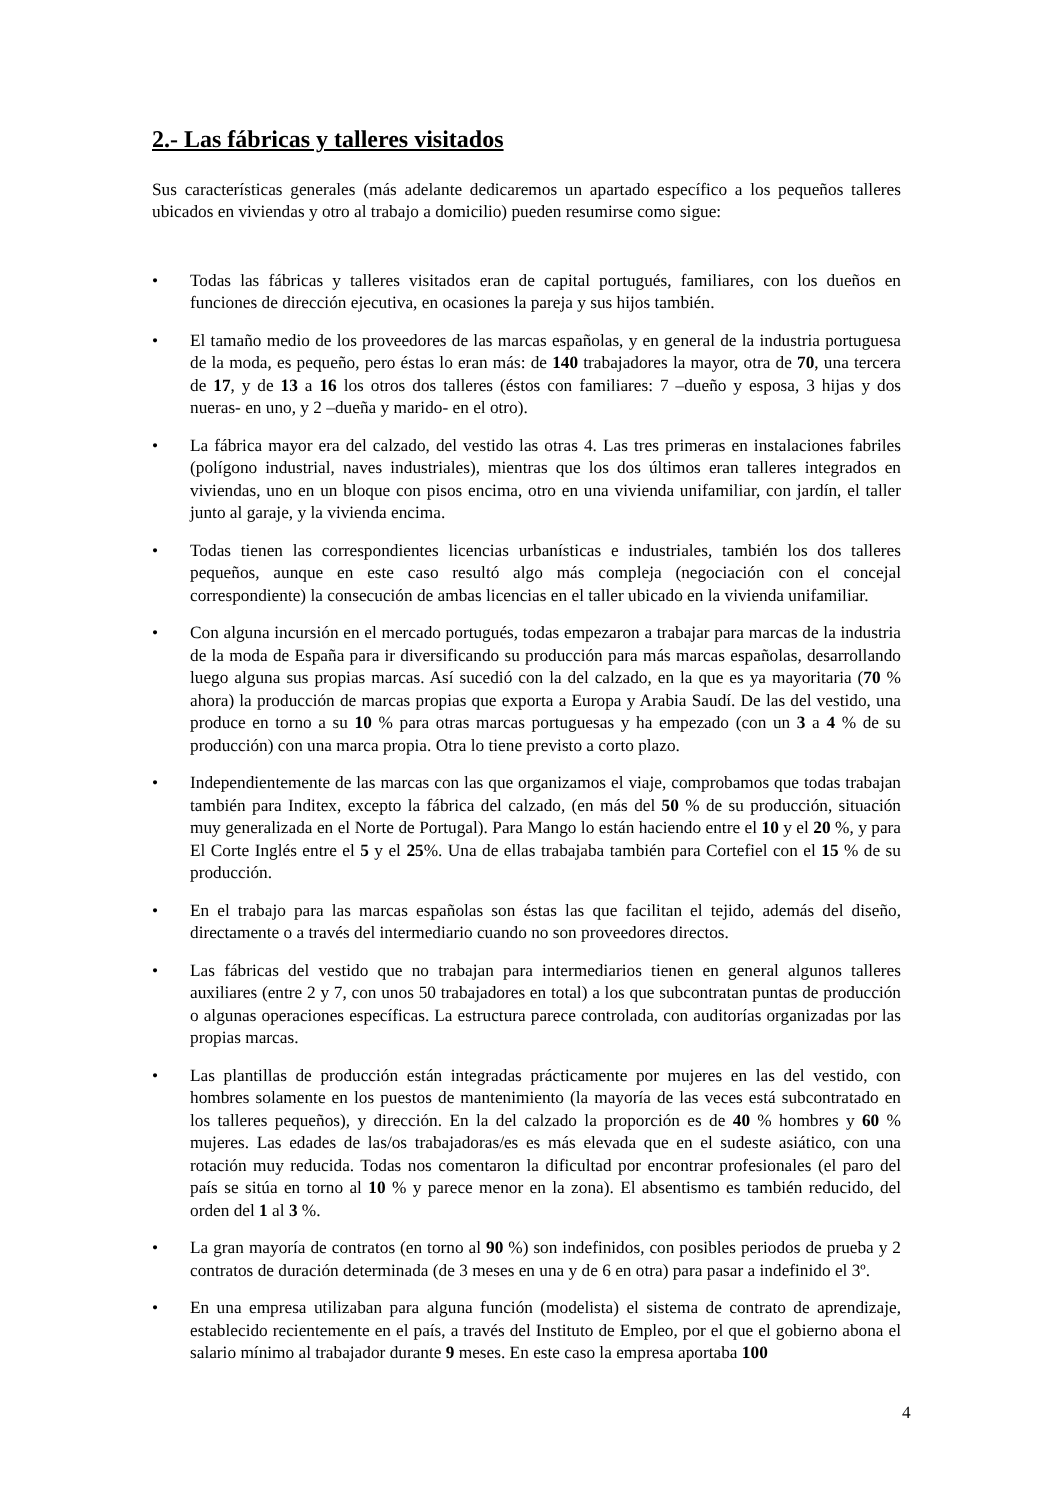2.- Las fábricas y talleres visitados
Sus características generales (más adelante dedicaremos un apartado específico a los pequeños talleres ubicados en viviendas y otro al trabajo a domicilio) pueden resumirse como sigue:
• Todas las fábricas y talleres visitados eran de capital portugués, familiares, con los dueños en funciones de dirección ejecutiva, en ocasiones la pareja y sus hijos también.
• El tamaño medio de los proveedores de las marcas españolas, y en general de la industria portuguesa de la moda, es pequeño, pero éstas lo eran más: de 140 trabajadores la mayor, otra de 70, una tercera de 17, y de 13 a 16 los otros dos talleres (éstos con familiares: 7 –dueño y esposa, 3 hijas y dos nueras- en uno, y 2 –dueña y marido- en el otro).
• La fábrica mayor era del calzado, del vestido las otras 4. Las tres primeras en instalaciones fabriles (polígono industrial, naves industriales), mientras que los dos últimos eran talleres integrados en viviendas, uno en un bloque con pisos encima, otro en una vivienda unifamiliar, con jardín, el taller junto al garaje, y la vivienda encima.
• Todas tienen las correspondientes licencias urbanísticas e industriales, también los dos talleres pequeños, aunque en este caso resultó algo más compleja (negociación con el concejal correspondiente) la consecución de ambas licencias en el taller ubicado en la vivienda unifamiliar.
• Con alguna incursión en el mercado portugués, todas empezaron a trabajar para marcas de la industria de la moda de España para ir diversificando su producción para más marcas españolas, desarrollando luego alguna sus propias marcas. Así sucedió con la del calzado, en la que es ya mayoritaria (70 % ahora) la producción de marcas propias que exporta a Europa y Arabia Saudí. De las del vestido, una produce en torno a su 10 % para otras marcas portuguesas y ha empezado (con un 3 a 4 % de su producción) con una marca propia. Otra lo tiene previsto a corto plazo.
• Independientemente de las marcas con las que organizamos el viaje, comprobamos que todas trabajan también para Inditex, excepto la fábrica del calzado, (en más del 50 % de su producción, situación muy generalizada en el Norte de Portugal). Para Mango lo están haciendo entre el 10 y el 20 %, y para El Corte Inglés entre el 5 y el 25%. Una de ellas trabajaba también para Cortefiel con el 15 % de su producción.
• En el trabajo para las marcas españolas son éstas las que facilitan el tejido, además del diseño, directamente o a través del intermediario cuando no son proveedores directos.
• Las fábricas del vestido que no trabajan para intermediarios tienen en general algunos talleres auxiliares (entre 2 y 7, con unos 50 trabajadores en total) a los que subcontratan puntas de producción o algunas operaciones específicas. La estructura parece controlada, con auditorías organizadas por las propias marcas.
• Las plantillas de producción están integradas prácticamente por mujeres en las del vestido, con hombres solamente en los puestos de mantenimiento (la mayoría de las veces está subcontratado en los talleres pequeños), y dirección. En la del calzado la proporción es de 40 % hombres y 60 % mujeres. Las edades de las/os trabajadoras/es es más elevada que en el sudeste asiático, con una rotación muy reducida. Todas nos comentaron la dificultad por encontrar profesionales (el paro del país se sitúa en torno al 10 % y parece menor en la zona). El absentismo es también reducido, del orden del 1 al 3 %.
• La gran mayoría de contratos (en torno al 90 %) son indefinidos, con posibles periodos de prueba y 2 contratos de duración determinada (de 3 meses en una y de 6 en otra) para pasar a indefinido el 3º.
• En una empresa utilizaban para alguna función (modelista) el sistema de contrato de aprendizaje, establecido recientemente en el país, a través del Instituto de Empleo, por el que el gobierno abona el salario mínimo al trabajador durante 9 meses. En este caso la empresa aportaba 100
4